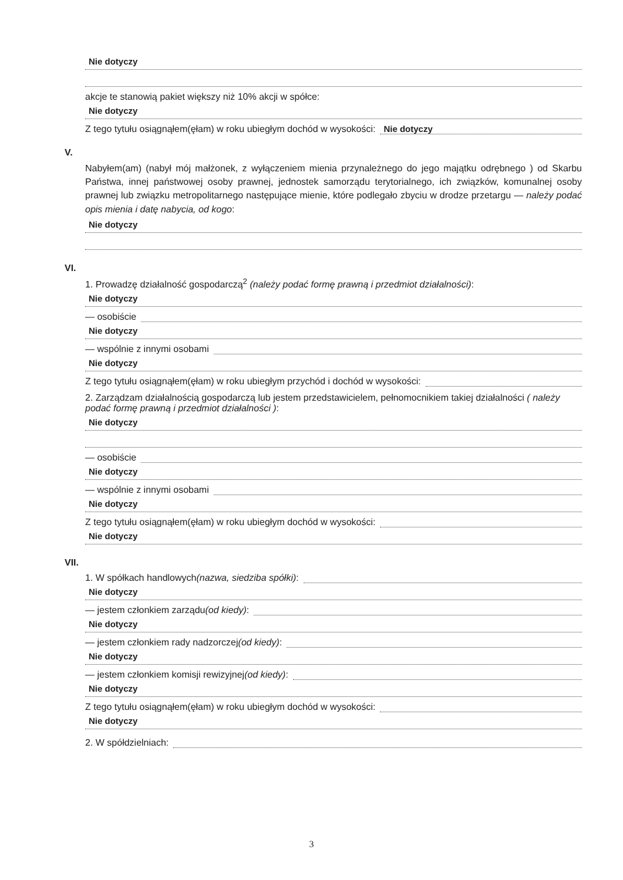Nie dotyczy
akcje te stanowią pakiet większy niż 10% akcji w spółce:
Nie dotyczy
Z tego tytułu osiągnąłem(ęłam) w roku ubiegłym dochód w wysokości: Nie dotyczy
V.
Nabyłem(am) (nabył mój małżonek, z wyłączeniem mienia przynależnego do jego majątku odrębnego ) od Skarbu Państwa, innej państwowej osoby prawnej, jednostek samorządu terytorialnego, ich związków, komunalnej osoby prawnej lub związku metropolitarnego następujące mienie, które podlegało zbyciu w drodze przetargu — należy podać opis mienia i datę nabycia, od kogo:
Nie dotyczy
VI.
1. Prowadzę działalność gospodarczą<sup>2</sup> (należy podać formę prawną i przedmiot działalności):
Nie dotyczy
— osobiście
Nie dotyczy
— wspólnie z innymi osobami
Nie dotyczy
Z tego tytułu osiągnąłem(ęłam) w roku ubiegłym przychód i dochód w wysokości:
2. Zarządzam działalnością gospodarczą lub jestem przedstawicielem, pełnomocnikiem takiej działalności ( należy podać formę prawną i przedmiot działalności ):
Nie dotyczy
— osobiście
Nie dotyczy
— wspólnie z innymi osobami
Nie dotyczy
Z tego tytułu osiągnąłem(ęłam) w roku ubiegłym dochód w wysokości:
Nie dotyczy
VII.
1. W spółkach handlowych (nazwa, siedziba spółki):
Nie dotyczy
— jestem członkiem zarządu (od kiedy):
Nie dotyczy
— jestem członkiem rady nadzorczej (od kiedy):
Nie dotyczy
— jestem członkiem komisji rewizyjnej (od kiedy):
Nie dotyczy
Z tego tytułu osiągnąłem(ęłam) w roku ubiegłym dochód w wysokości:
Nie dotyczy
2. W spółdzielniach:
3